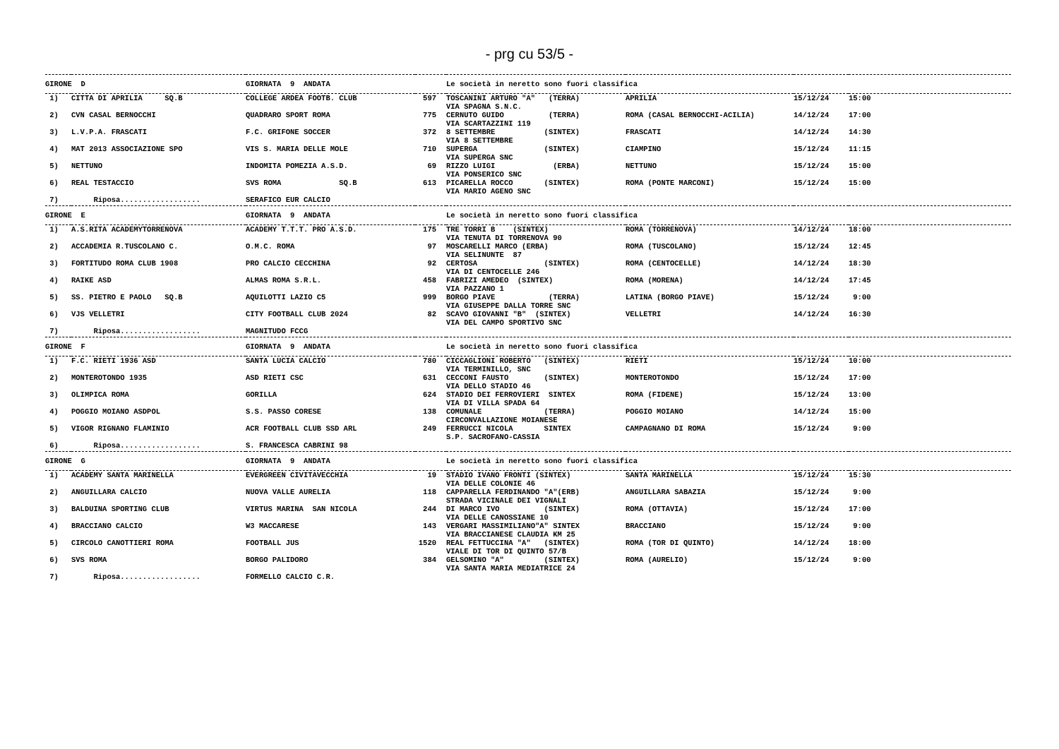- prg cu 53/5 -
| GIRONE D | | GIORNATA 9 ANDATA | | Le società in neretto sono fuori classifica | | | |
| 1) | CITTA DI APRILIA SQ.B | COLLEGE ARDEA FOOTB. CLUB | 597 | TOSCANINI ARTURO "A" (TERRA) VIA SPAGNA S.N.C. | APRILIA | 15/12/24 | 15:00 |
| 2) | CVN CASAL BERNOCCHI | QUADRARO SPORT ROMA | 775 | CERNUTO GUIDO (TERRA) VIA SCARTAZZINI 119 | ROMA (CASAL BERNOCCHI-ACILIA) | 14/12/24 | 17:00 |
| 3) | L.V.P.A. FRASCATI | F.C. GRIFONE SOCCER | 372 | 8 SETTEMBRE (SINTEX) VIA 8 SETTEMBRE | FRASCATI | 14/12/24 | 14:30 |
| 4) | MAT 2013 ASSOCIAZIONE SPO | VIS S. MARIA DELLE MOLE | 710 | SUPERGA (SINTEX) VIA SUPERGA SNC | CIAMPINO | 15/12/24 | 11:15 |
| 5) | NETTUNO | INDOMITA POMEZIA A.S.D. | 69 | RIZZO LUIGI (ERBA) VIA PONSERICO SNC | NETTUNO | 15/12/24 | 15:00 |
| 6) | REAL TESTACCIO | SVS ROMA SQ.B | 613 | PICARELLA ROCCO (SINTEX) VIA MARIO AGENO SNC | ROMA (PONTE MARCONI) | 15/12/24 | 15:00 |
| 7) | Riposa.................. | SERAFICO EUR CALCIO | | | | | |
| GIRONE E | | GIORNATA 9 ANDATA | | Le società in neretto sono fuori classifica | | | |
| 1) | A.S.RITA ACADEMYTORRENOVA | ACADEMY T.T.T. PRO A.S.D. | 175 | TRE TORRI B (SINTEX) VIA TENUTA DI TORRENOVA 90 | ROMA (TORRENOVA) | 14/12/24 | 18:00 |
| 2) | ACCADEMIA R.TUSCOLANO C. | O.M.C. ROMA | 97 | MOSCARELLI MARCO (ERBA) VIA SELINUNTE 87 | ROMA (TUSCOLANO) | 15/12/24 | 12:45 |
| 3) | FORTITUDO ROMA CLUB 1908 | PRO CALCIO CECCHINA | 92 | CERTOSA (SINTEX) VIA DI CENTOCELLE 246 | ROMA (CENTOCELLE) | 14/12/24 | 18:30 |
| 4) | RAIKE ASD | ALMAS ROMA S.R.L. | 458 | FABRIZI AMEDEO (SINTEX) VIA PAZZANO 1 | ROMA (MORENA) | 14/12/24 | 17:45 |
| 5) | SS. PIETRO E PAOLO SQ.B | AQUILOTTI LAZIO C5 | 999 | BORGO PIAVE (TERRA) VIA GIUSEPPE DALLA TORRE SNC | LATINA (BORGO PIAVE) | 15/12/24 | 9:00 |
| 6) | VJS VELLETRI | CITY FOOTBALL CLUB 2024 | 82 | SCAVO GIOVANNI "B" (SINTEX) VIA DEL CAMPO SPORTIVO SNC | VELLETRI | 14/12/24 | 16:30 |
| 7) | Riposa.................. | MAGNITUDO FCCG | | | | | |
| GIRONE F | | GIORNATA 9 ANDATA | | Le società in neretto sono fuori classifica | | | |
| 1) | F.C. RIETI 1936 ASD | SANTA LUCIA CALCIO | 780 | CICCAGLIONI ROBERTO (SINTEX) VIA TERMINILLO, SNC | RIETI | 15/12/24 | 10:00 |
| 2) | MONTEROTONDO 1935 | ASD RIETI CSC | 631 | CECCONI FAUSTO (SINTEX) VIA DELLO STADIO 46 | MONTEROTONDO | 15/12/24 | 17:00 |
| 3) | OLIMPICA ROMA | GORILLA | 624 | STADIO DEI FERROVIERI SINTEX VIA DI VILLA SPADA 64 | ROMA (FIDENE) | 15/12/24 | 13:00 |
| 4) | POGGIO MOIANO ASDPOL | S.S. PASSO CORESE | 138 | COMUNALE (TERRA) CIRCONVALLAZIONE MOIANESE | POGGIO MOIANO | 14/12/24 | 15:00 |
| 5) | VIGOR RIGNANO FLAMINIO | ACR FOOTBALL CLUB SSD ARL | 249 | FERRUCCI NICOLA SINTEX S.P. SACROFANO-CASSIA | CAMPAGNANO DI ROMA | 15/12/24 | 9:00 |
| 6) | Riposa.................. | S. FRANCESCA CABRINI 98 | | | | | |
| GIRONE G | | GIORNATA 9 ANDATA | | Le società in neretto sono fuori classifica | | | |
| 1) | ACADEMY SANTA MARINELLA | EVERGREEN CIVITAVECCHIA | 19 | STADIO IVANO FRONTI (SINTEX) VIA DELLE COLONIE 46 | SANTA MARINELLA | 15/12/24 | 15:30 |
| 2) | ANGUILLARA CALCIO | NUOVA VALLE AURELIA | 118 | CAPPARELLA FERDINANDO "A"(ERB) STRADA VICINALE DEI VIGNALI | ANGUILLARA SABAZIA | 15/12/24 | 9:00 |
| 3) | BALDUINA SPORTING CLUB | VIRTUS MARINA SAN NICOLA | 244 | DI MARCO IVO (SINTEX) VIA DELLE CANOSSIANE 10 | ROMA (OTTAVIA) | 15/12/24 | 17:00 |
| 4) | BRACCIANO CALCIO | W3 MACCARESE | 143 | VERGARI MASSIMILIANO"A" SINTEX VIA BRACCIANESE CLAUDIA KM 25 | BRACCIANO | 15/12/24 | 9:00 |
| 5) | CIRCOLO CANOTTIERI ROMA | FOOTBALL JUS | 1520 | REAL FETTUCCINA "A" (SINTEX) VIALE DI TOR DI QUINTO 57/B | ROMA (TOR DI QUINTO) | 14/12/24 | 18:00 |
| 6) | SVS ROMA | BORGO PALIDORO | 384 | GELSOMINO "A" (SINTEX) VIA SANTA MARIA MEDIATRICE 24 | ROMA (AURELIO) | 15/12/24 | 9:00 |
| 7) | Riposa.................. | FORMELLO CALCIO C.R. | | | | | |